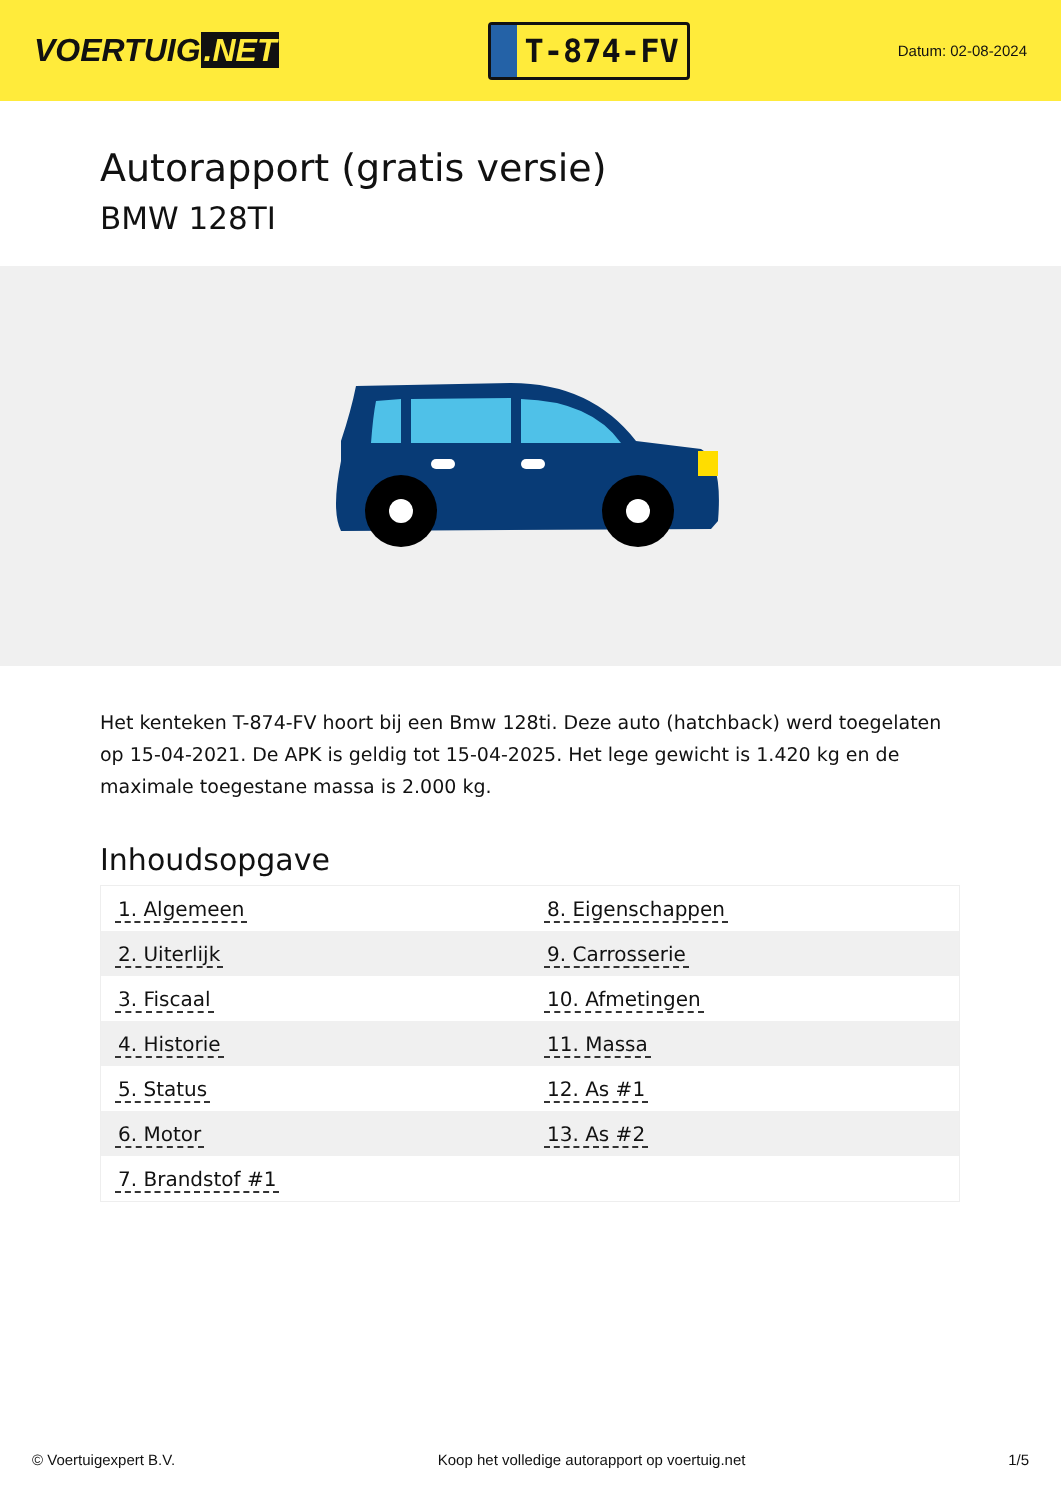VOERTUIG.NET
T-874-FV
Datum: 02-08-2024
Autorapport (gratis versie)
BMW 128TI
Het kenteken T-874-FV hoort bij een Bmw 128ti. Deze auto (hatchback) werd toegelaten op 15-04-2021. De APK is geldig tot 15-04-2025. Het lege gewicht is 1.420 kg en de maximale toegestane massa is 2.000 kg.
Inhoudsopgave
| 1. Algemeen | 8. Eigenschappen |
| 2. Uiterlijk | 9. Carrosserie |
| 3. Fiscaal | 10. Afmetingen |
| 4. Historie | 11. Massa |
| 5. Status | 12. As #1 |
| 6. Motor | 13. As #2 |
| 7. Brandstof #1 | |
© Voertuigexpert B.V. Koop het volledige autorapport op voertuig.net 1/5